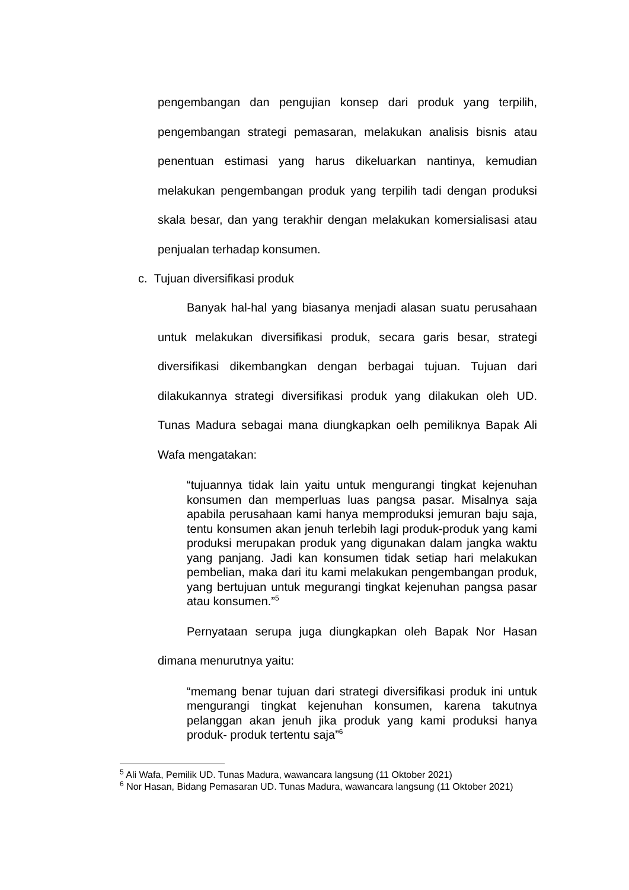pengembangan dan pengujian konsep dari produk yang terpilih, pengembangan strategi pemasaran, melakukan analisis bisnis atau penentuan estimasi yang harus dikeluarkan nantinya, kemudian melakukan pengembangan produk yang terpilih tadi dengan produksi skala besar, dan yang terakhir dengan melakukan komersialisasi atau penjualan terhadap konsumen.
c. Tujuan diversifikasi produk
Banyak hal-hal yang biasanya menjadi alasan suatu perusahaan untuk melakukan diversifikasi produk, secara garis besar, strategi diversifikasi dikembangkan dengan berbagai tujuan. Tujuan dari dilakukannya strategi diversifikasi produk yang dilakukan oleh UD. Tunas Madura sebagai mana diungkapkan oelh pemiliknya Bapak Ali Wafa mengatakan:
“tujuannya tidak lain yaitu untuk mengurangi tingkat kejenuhan konsumen dan memperluas luas pangsa pasar. Misalnya saja apabila perusahaan kami hanya memproduksi jemuran baju saja, tentu konsumen akan jenuh terlebih lagi produk-produk yang kami produksi merupakan produk yang digunakan dalam jangka waktu yang panjang. Jadi kan konsumen tidak setiap hari melakukan pembelian, maka dari itu kami melakukan pengembangan produk, yang bertujuan untuk megurangi tingkat kejenuhan pangsa pasar atau konsumen.”<sup>5</sup>
Pernyataan serupa juga diungkapkan oleh Bapak Nor Hasan dimana menurutnya yaitu:
“memang benar tujuan dari strategi diversifikasi produk ini untuk mengurangi tingkat kejenuhan konsumen, karena takutnya pelanggan akan jenuh jika produk yang kami produksi hanya produk- produk tertentu saja”<sup>6</sup>
<sup>5</sup> Ali Wafa, Pemilik UD. Tunas Madura, wawancara langsung (11 Oktober 2021)
<sup>6</sup> Nor Hasan, Bidang Pemasaran UD. Tunas Madura, wawancara langsung (11 Oktober 2021)